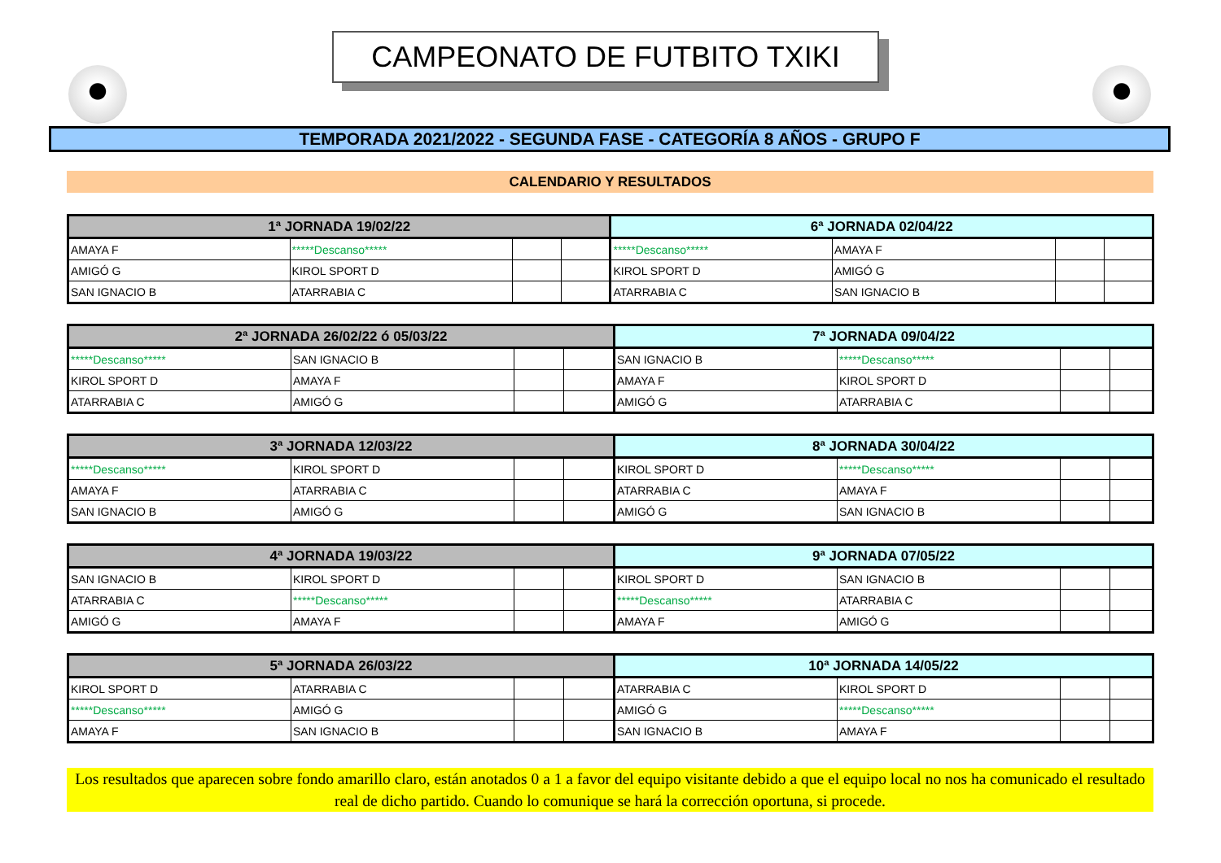CAMPEONATO DE FUTBITO TXIKI
TEMPORADA 2021/2022 - SEGUNDA FASE - CATEGORÍA 8 AÑOS - GRUPO F
CALENDARIO Y RESULTADOS
| 1ª JORNADA 19/02/22 | | | | 6ª JORNADA 02/04/22 | | | |
| --- | --- | --- | --- | --- | --- | --- | --- |
| AMAYA F | *****Descanso***** | | | *****Descanso***** | AMAYA F | | |
| AMIGÓ G | KIROL SPORT D | | | KIROL SPORT D | AMIGÓ G | | |
| SAN IGNACIO B | ATARRABIA C | | | ATARRABIA C | SAN IGNACIO B | | |
| 2ª JORNADA 26/02/22 ó 05/03/22 | | | | 7ª JORNADA 09/04/22 | | | |
| --- | --- | --- | --- | --- | --- | --- | --- |
| *****Descanso***** | SAN IGNACIO B | | | SAN IGNACIO B | *****Descanso***** | | |
| KIROL SPORT D | AMAYA F | | | AMAYA F | KIROL SPORT D | | |
| ATARRABIA C | AMIGÓ G | | | AMIGÓ G | ATARRABIA C | | |
| 3ª JORNADA 12/03/22 | | | | 8ª JORNADA 30/04/22 | | | |
| --- | --- | --- | --- | --- | --- | --- | --- |
| *****Descanso***** | KIROL SPORT D | | | KIROL SPORT D | *****Descanso***** | | |
| AMAYA F | ATARRABIA C | | | ATARRABIA C | AMAYA F | | |
| SAN IGNACIO B | AMIGÓ G | | | AMIGÓ G | SAN IGNACIO B | | |
| 4ª JORNADA 19/03/22 | | | | 9ª JORNADA 07/05/22 | | | |
| --- | --- | --- | --- | --- | --- | --- | --- |
| SAN IGNACIO B | KIROL SPORT D | | | KIROL SPORT D | SAN IGNACIO B | | |
| ATARRABIA C | *****Descanso***** | | | *****Descanso***** | ATARRABIA C | | |
| AMIGÓ G | AMAYA F | | | AMAYA F | AMIGÓ G | | |
| 5ª JORNADA 26/03/22 | | | | 10ª JORNADA 14/05/22 | | | |
| --- | --- | --- | --- | --- | --- | --- | --- |
| KIROL SPORT D | ATARRABIA C | | | ATARRABIA C | KIROL SPORT D | | |
| *****Descanso***** | AMIGÓ G | | | AMIGÓ G | *****Descanso***** | | |
| AMAYA F | SAN IGNACIO B | | | SAN IGNACIO B | AMAYA F | | |
Los resultados que aparecen sobre fondo amarillo claro, están anotados 0 a 1 a favor del equipo visitante debido a que el equipo local no nos ha comunicado el resultado real de dicho partido. Cuando lo comunique se hará la corrección oportuna, si procede.